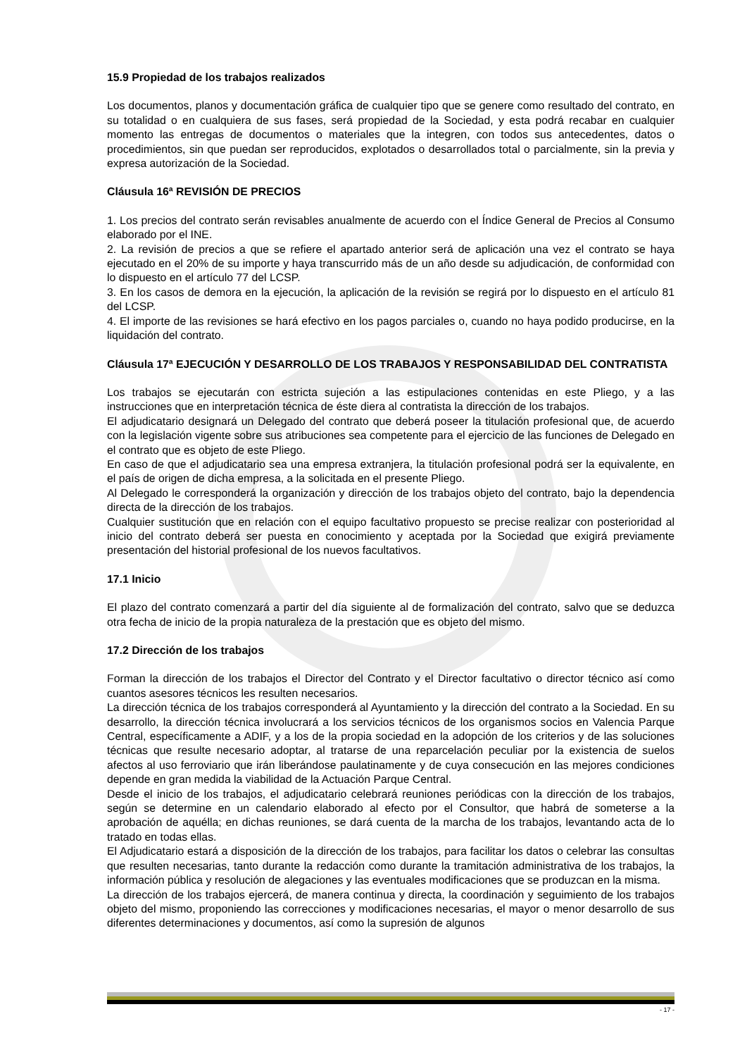15.9 Propiedad de los trabajos realizados
Los documentos, planos y documentación gráfica de cualquier tipo que se genere como resultado del contrato, en su totalidad o en cualquiera de sus fases, será propiedad de la Sociedad, y esta podrá recabar en cualquier momento las entregas de documentos o materiales que la integren, con todos sus antecedentes, datos o procedimientos, sin que puedan ser reproducidos, explotados o desarrollados total o parcialmente, sin la previa y expresa autorización de la Sociedad.
Cláusula 16ª REVISIÓN DE PRECIOS
1. Los precios del contrato serán revisables anualmente de acuerdo con el Índice General de Precios al Consumo elaborado por el INE.
2. La revisión de precios a que se refiere el apartado anterior será de aplicación una vez el contrato se haya ejecutado en el 20% de su importe y haya transcurrido más de un año desde su adjudicación, de conformidad con lo dispuesto en el artículo 77 del LCSP.
3. En los casos de demora en la ejecución, la aplicación de la revisión se regirá por lo dispuesto en el artículo 81 del LCSP.
4. El importe de las revisiones se hará efectivo en los pagos parciales o, cuando no haya podido producirse, en la liquidación del contrato.
Cláusula 17ª EJECUCIÓN Y DESARROLLO DE LOS TRABAJOS Y RESPONSABILIDAD DEL CONTRATISTA
Los trabajos se ejecutarán con estricta sujeción a las estipulaciones contenidas en este Pliego, y a las instrucciones que en interpretación técnica de éste diera al contratista la dirección de los trabajos.
El adjudicatario designará un Delegado del contrato que deberá poseer la titulación profesional que, de acuerdo con la legislación vigente sobre sus atribuciones sea competente para el ejercicio de las funciones de Delegado en el contrato que es objeto de este Pliego.
En caso de que el adjudicatario sea una empresa extranjera, la titulación profesional podrá ser la equivalente, en el país de origen de dicha empresa, a la solicitada en el presente Pliego.
Al Delegado le corresponderá la organización y dirección de los trabajos objeto del contrato, bajo la dependencia directa de la dirección de los trabajos.
Cualquier sustitución que en relación con el equipo facultativo propuesto se precise realizar con posterioridad al inicio del contrato deberá ser puesta en conocimiento y aceptada por la Sociedad que exigirá previamente presentación del historial profesional de los nuevos facultativos.
17.1 Inicio
El plazo del contrato comenzará a partir del día siguiente al de formalización del contrato, salvo que se deduzca otra fecha de inicio de la propia naturaleza de la prestación que es objeto del mismo.
17.2 Dirección de los trabajos
Forman la dirección de los trabajos el Director del Contrato y el Director facultativo o director técnico así como cuantos asesores técnicos les resulten necesarios.
La dirección técnica de los trabajos corresponderá al Ayuntamiento y la dirección del contrato a la Sociedad. En su desarrollo, la dirección técnica involucrará a los servicios técnicos de los organismos socios en Valencia Parque Central, específicamente a ADIF, y a los de la propia sociedad en la adopción de los criterios y de las soluciones técnicas que resulte necesario adoptar, al tratarse de una reparcelación peculiar por la existencia de suelos afectos al uso ferroviario que irán liberándose paulatinamente y de cuya consecución en las mejores condiciones depende en gran medida la viabilidad de la Actuación Parque Central.
Desde el inicio de los trabajos, el adjudicatario celebrará reuniones periódicas con la dirección de los trabajos, según se determine en un calendario elaborado al efecto por el Consultor, que habrá de someterse a la aprobación de aquélla; en dichas reuniones, se dará cuenta de la marcha de los trabajos, levantando acta de lo tratado en todas ellas.
El Adjudicatario estará a disposición de la dirección de los trabajos, para facilitar los datos o celebrar las consultas que resulten necesarias, tanto durante la redacción como durante la tramitación administrativa de los trabajos, la información pública y resolución de alegaciones y las eventuales modificaciones que se produzcan en la misma.
La dirección de los trabajos ejercerá, de manera continua y directa, la coordinación y seguimiento de los trabajos objeto del mismo, proponiendo las correcciones y modificaciones necesarias, el mayor o menor desarrollo de sus diferentes determinaciones y documentos, así como la supresión de algunos
- 17 -